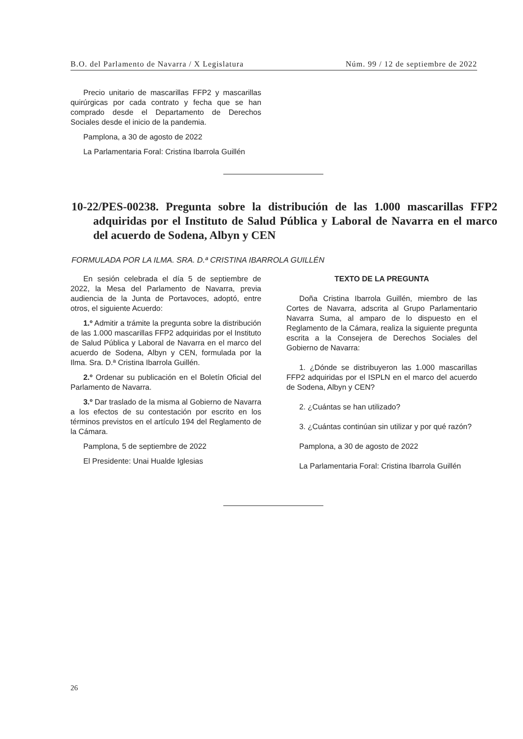B.O. del Parlamento de Navarra / X Legislatura Núm. 99 / 12 de septiembre de 2022
Precio unitario de mascarillas FFP2 y mascarillas quirúrgicas por cada contrato y fecha que se han comprado desde el Departamento de Derechos Sociales desde el inicio de la pandemia.
Pamplona, a 30 de agosto de 2022
La Parlamentaria Foral: Cristina Ibarrola Guillén
10-22/PES-00238. Pregunta sobre la distribución de las 1.000 mascarillas FFP2 adquiridas por el Instituto de Salud Pública y Laboral de Navarra en el marco del acuerdo de Sodena, Albyn y CEN
FORMULADA POR LA ILMA. SRA. D.ª CRISTINA IBARROLA GUILLÉN
En sesión celebrada el día 5 de septiembre de 2022, la Mesa del Parlamento de Navarra, previa audiencia de la Junta de Portavoces, adoptó, entre otros, el siguiente Acuerdo:
1.º Admitir a trámite la pregunta sobre la distribución de las 1.000 mascarillas FFP2 adquiridas por el Instituto de Salud Pública y Laboral de Navarra en el marco del acuerdo de Sodena, Albyn y CEN, formulada por la Ilma. Sra. D.ª Cristina Ibarrola Guillén.
2.º Ordenar su publicación en el Boletín Oficial del Parlamento de Navarra.
3.º Dar traslado de la misma al Gobierno de Navarra a los efectos de su contestación por escrito en los términos previstos en el artículo 194 del Reglamento de la Cámara.
Pamplona, 5 de septiembre de 2022
El Presidente: Unai Hualde Iglesias
TEXTO DE LA PREGUNTA
Doña Cristina Ibarrola Guillén, miembro de las Cortes de Navarra, adscrita al Grupo Parlamentario Navarra Suma, al amparo de lo dispuesto en el Reglamento de la Cámara, realiza la siguiente pregunta escrita a la Consejera de Derechos Sociales del Gobierno de Navarra:
1. ¿Dónde se distribuyeron las 1.000 mascarillas FFP2 adquiridas por el ISPLN en el marco del acuerdo de Sodena, Albyn y CEN?
2. ¿Cuántas se han utilizado?
3. ¿Cuántas continúan sin utilizar y por qué razón?
Pamplona, a 30 de agosto de 2022
La Parlamentaria Foral: Cristina Ibarrola Guillén
26